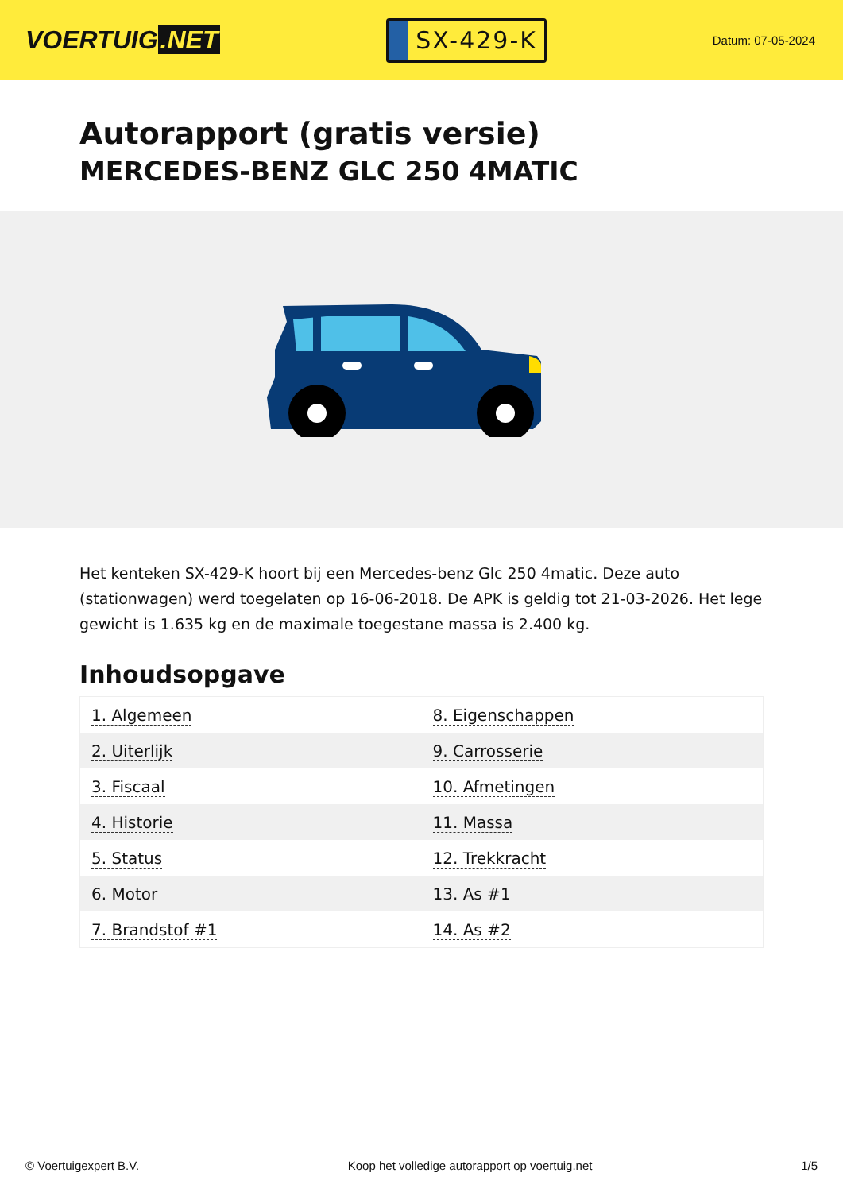VOERTUIG.NET
SX-429-K
Datum: 07-05-2024
Autorapport (gratis versie)
MERCEDES-BENZ GLC 250 4MATIC
Het kenteken SX-429-K hoort bij een Mercedes-benz Glc 250 4matic. Deze auto (stationwagen) werd toegelaten op 16-06-2018. De APK is geldig tot 21-03-2026. Het lege gewicht is 1.635 kg en de maximale toegestane massa is 2.400 kg.
Inhoudsopgave
| 1. Algemeen | 8. Eigenschappen |
| 2. Uiterlijk | 9. Carrosserie |
| 3. Fiscaal | 10. Afmetingen |
| 4. Historie | 11. Massa |
| 5. Status | 12. Trekkracht |
| 6. Motor | 13. As #1 |
| 7. Brandstof #1 | 14. As #2 |
© Voertuigexpert B.V. Koop het volledige autorapport op voertuig.net 1/5